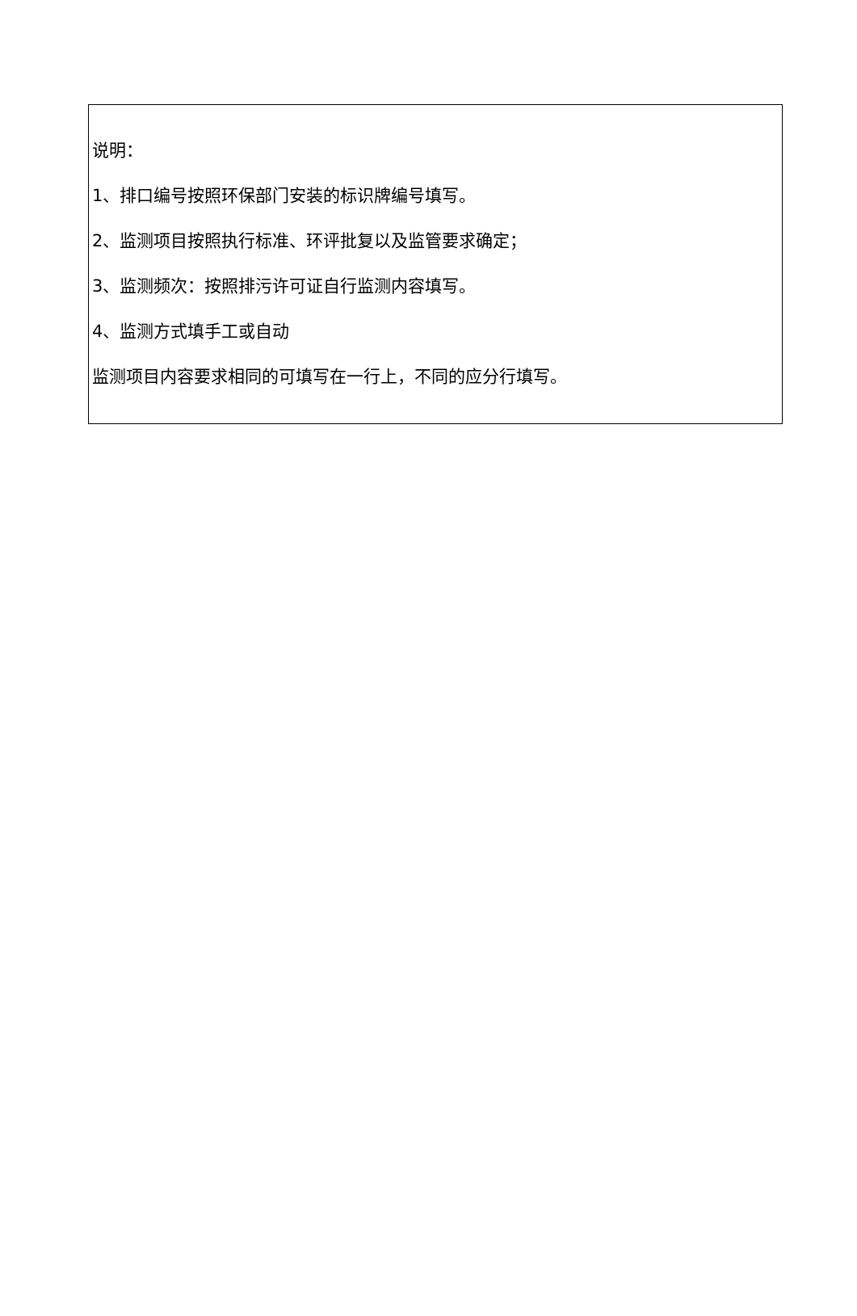| 说明： 1、排口编号按照环保部门安装的标识牌编号填写。 2、监测项目按照执行标准、环评批复以及监管要求确定； 3、监测频次：按照排污许可证自行监测内容填写。 4、监测方式填手工或自动 监测项目内容要求相同的可填写在一行上，不同的应分行填写。 |